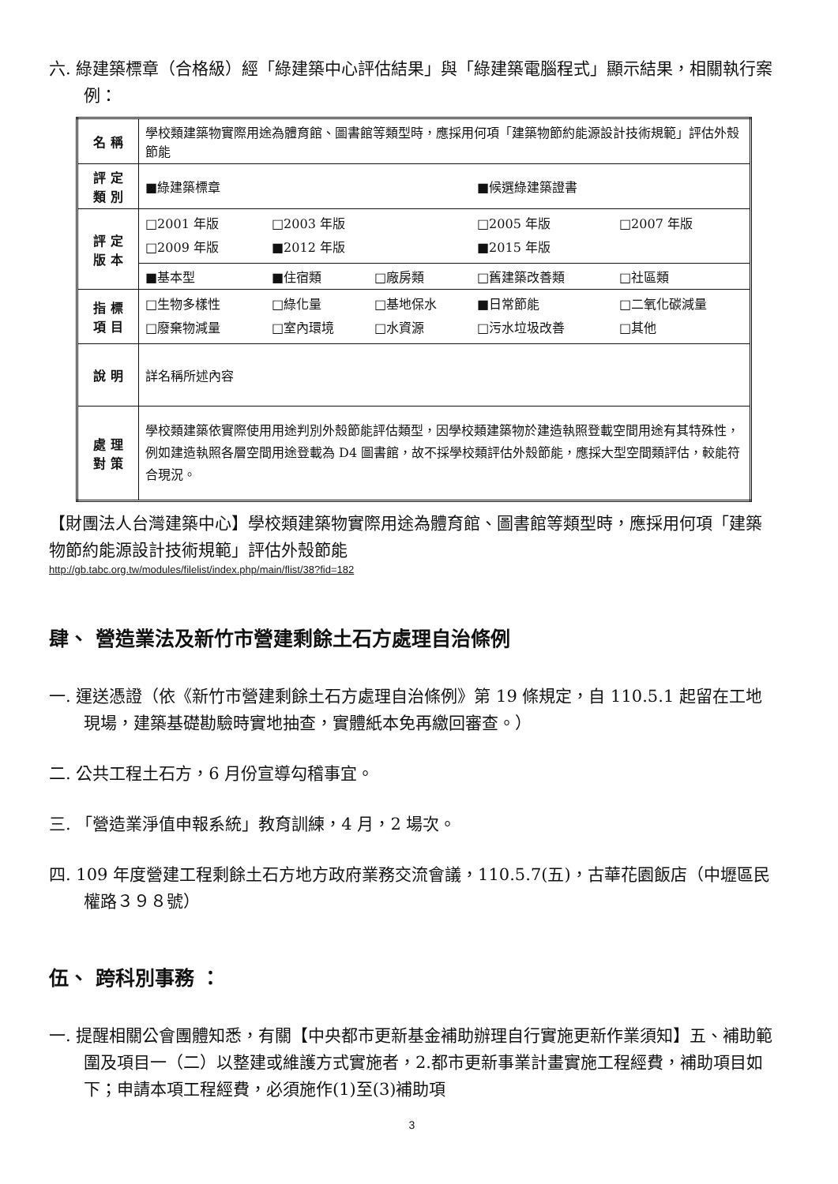六. 綠建築標章（合格級）經「綠建築中心評估結果」與「綠建築電腦程式」顯示結果，相關執行案例：
| 名 稱 | 學校類建築物實際用途為體育館、圖書館等類型時，應採用何項「建築物節約能源設計技術規範」評估外殼節能 |
| 評 定 類 別 | ■綠建築標章 ■候選綠建築證書 |
| 評 定 版 本 | □2001 年版 □2003 年版 □2005 年版 □2007 年版 □2009 年版 ■2012 年版 ■2015 年版 |
| | ■基本型 ■住宿類 □廠房類 □舊建築改善類 □社區類 |
| 指 標 項 目 | □生物多樣性 □綠化量 □基地保水 ■日常節能 □二氧化碳減量 □廢棄物減量 □室內環境 □水資源 □污水垃圾改善 □其他 |
| 說 明 | 詳名稱所述內容 |
| 處 理 對 策 | 學校類建築依實際使用用途判別外殼節能評估類型，因學校類建築物於建造執照登載空間用途有其特殊性，例如建造執照各層空間用途登載為 D4 圖書館，故不採學校類評估外殼節能，應採大型空間類評估，較能符合現況。 |
【財團法人台灣建築中心】學校類建築物實際用途為體育館、圖書館等類型時，應採用何項「建築物節約能源設計技術規範」評估外殼節能
http://gb.tabc.org.tw/modules/filelist/index.php/main/flist/38?fid=182
肆、 營造業法及新竹市營建剩餘土石方處理自治條例
一. 運送憑證（依《新竹市營建剩餘土石方處理自治條例》第 19 條規定，自 110.5.1 起留在工地現場，建築基礎勘驗時實地抽查，實體紙本免再繳回審查。）
二. 公共工程土石方，6 月份宣導勾稽事宜。
三. 「營造業淨值申報系統」教育訓練，4 月，2 場次。
四. 109 年度營建工程剩餘土石方地方政府業務交流會議，110.5.7(五)，古華花園飯店（中壢區民權路３９８號）
伍、 跨科別事務 ：
一. 提醒相關公會團體知悉，有關【中央都市更新基金補助辦理自行實施更新作業須知】五、補助範圍及項目一（二）以整建或維護方式實施者，2.都市更新事業計畫實施工程經費，補助項目如下；申請本項工程經費，必須施作(1)至(3)補助項
3